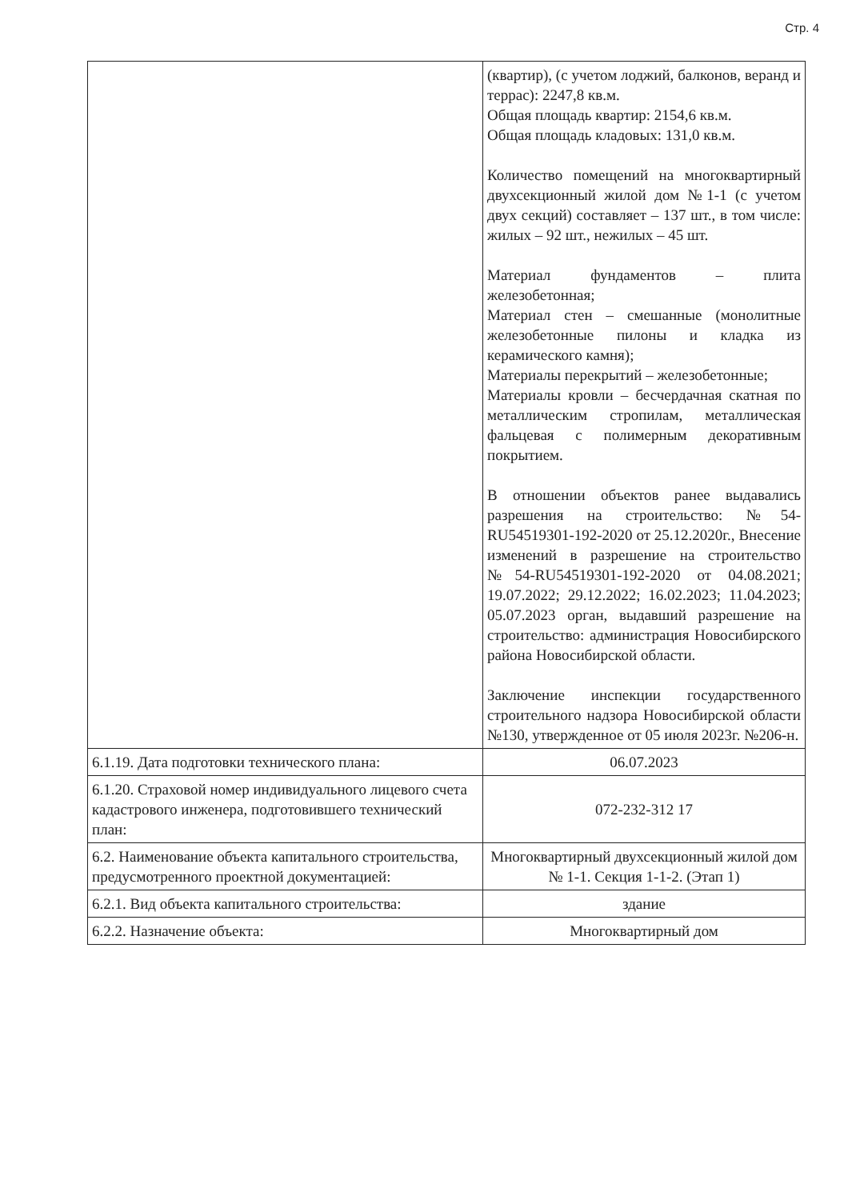Стр. 4
| | (квартир), (с учетом лоджий, балконов, веранд и террас): 2247,8 кв.м. Общая площадь квартир: 2154,6 кв.м. Общая площадь кладовых: 131,0 кв.м. Количество помещений на многоквартирный двухсекционный жилой дом №1-1 (с учетом двух секций) составляет – 137 шт., в том числе: жилых – 92 шт., нежилых – 45 шт. Материал фундаментов – плита железобетонная; Материал стен – смешанные (монолитные железобетонные пилоны и кладка из керамического камня); Материалы перекрытий – железобетонные; Материалы кровли – бесчердачная скатная по металлическим стропилам, металлическая фальцевая с полимерным декоративным покрытием. В отношении объектов ранее выдавались разрешения на строительство: №54-RU54519301-192-2020 от 25.12.2020г., Внесение изменений в разрешение на строительство №54-RU54519301-192-2020 от 04.08.2021; 19.07.2022; 29.12.2022; 16.02.2023; 11.04.2023; 05.07.2023 орган, выдавший разрешение на строительство: администрация Новосибирского района Новосибирской области. Заключение инспекции государственного строительного надзора Новосибирской области №130, утвержденное от 05 июля 2023г. №206-н. |
| 6.1.19. Дата подготовки технического плана: | 06.07.2023 |
| 6.1.20. Страховой номер индивидуального лицевого счета кадастрового инженера, подготовившего технический план: | 072-232-312 17 |
| 6.2. Наименование объекта капитального строительства, предусмотренного проектной документацией: | Многоквартирный двухсекционный жилой дом № 1-1. Секция 1-1-2. (Этап 1) |
| 6.2.1. Вид объекта капитального строительства: | здание |
| 6.2.2. Назначение объекта: | Многоквартирный дом |